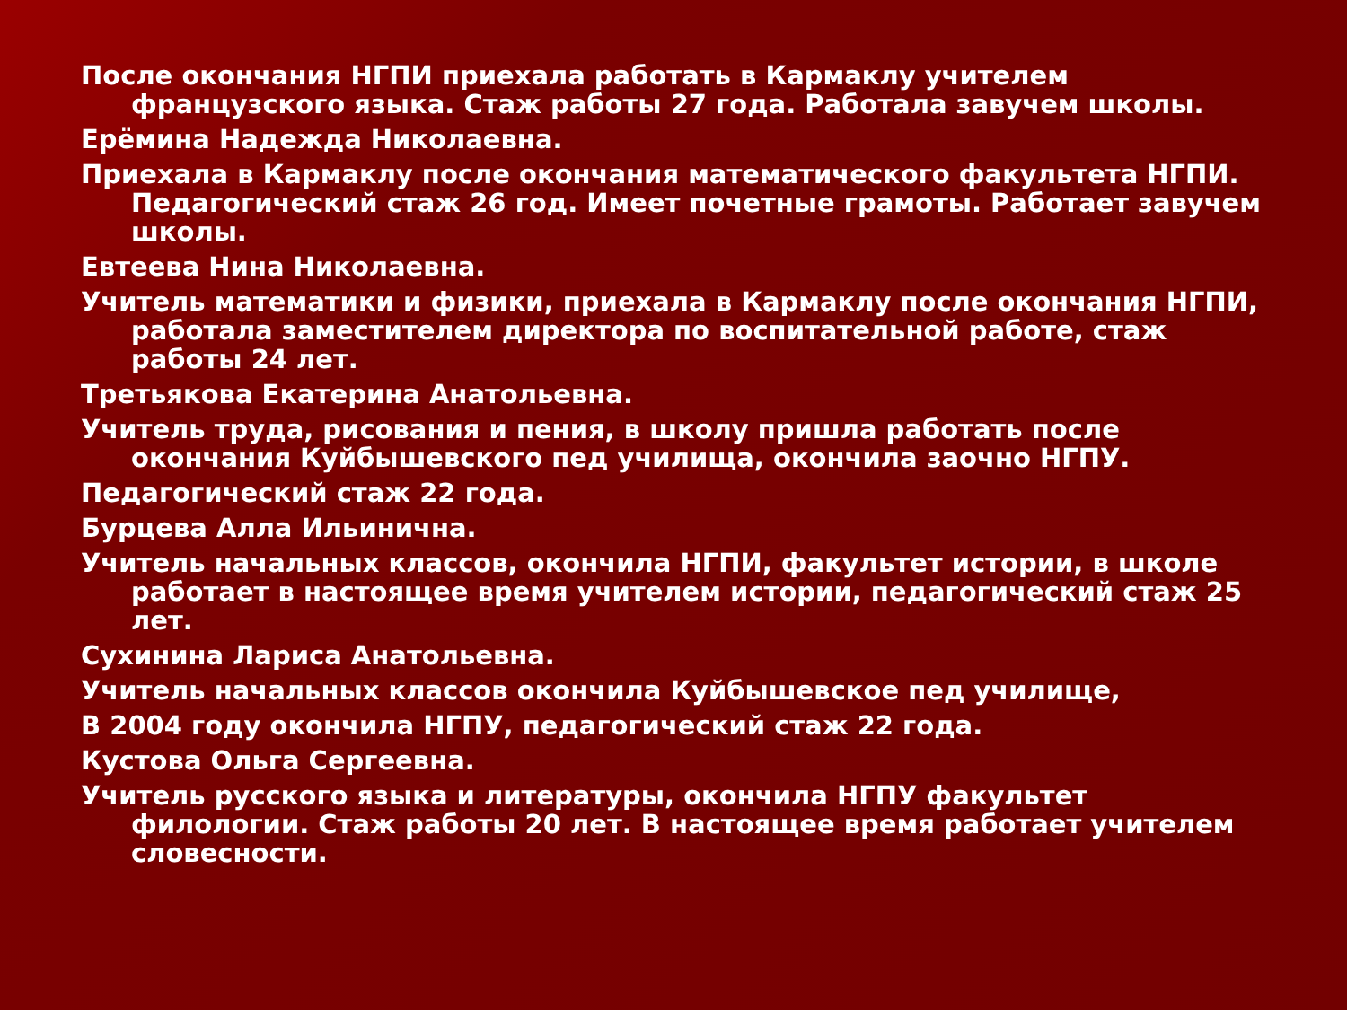После окончания НГПИ приехала работать в Кармаклу учителем французского языка. Стаж работы 27 года. Работала завучем школы.
Ерёмина Надежда Николаевна.
Приехала в Кармаклу после окончания математического факультета НГПИ. Педагогический стаж 26 год. Имеет почетные грамоты. Работает завучем школы.
Евтеева Нина Николаевна.
Учитель математики и физики, приехала в Кармаклу после окончания НГПИ, работала заместителем директора по воспитательной работе, стаж работы 24 лет.
Третьякова Екатерина Анатольевна.
Учитель труда, рисования и пения, в школу пришла работать после окончания Куйбышевского пед училища, окончила заочно НГПУ.
Педагогический стаж 22 года.
Бурцева Алла Ильинична.
Учитель начальных классов, окончила НГПИ, факультет истории, в школе работает в настоящее время учителем истории, педагогический стаж 25 лет.
Сухинина Лариса Анатольевна.
Учитель начальных классов окончила Куйбышевское пед училище,
В 2004 году окончила НГПУ, педагогический стаж 22 года.
Кустова Ольга Сергеевна.
Учитель русского языка и литературы, окончила НГПУ факультет филологии. Стаж работы 20 лет. В настоящее время работает учителем словесности.